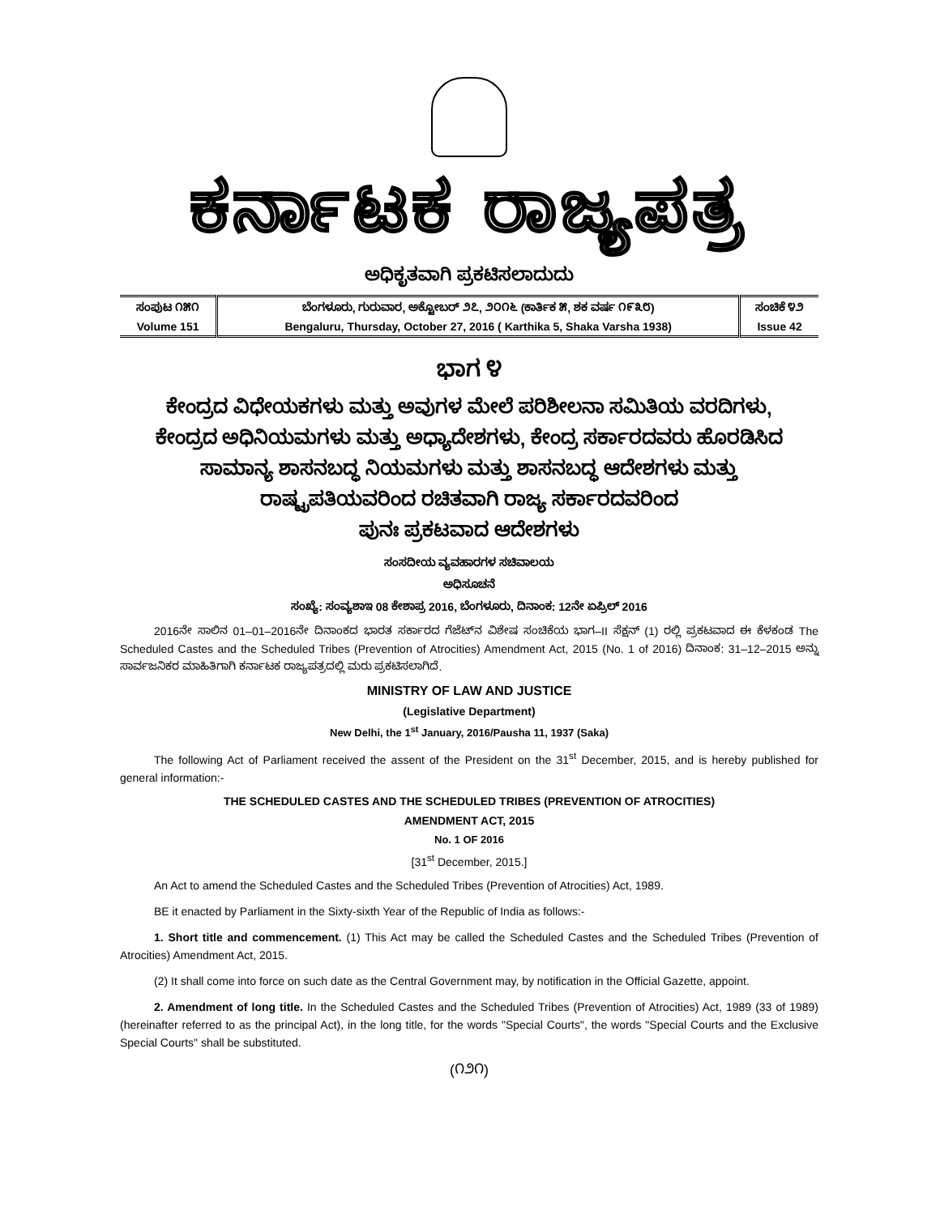ಕರ್ನಾಟಕ ರಾಜ್ಯಪತ್ರ
ಅಧಿಕೃತವಾಗಿ ಪ್ರಕಟಿಸಲಾದುದು
| ಸಂಪುಟ ೧೫೧ | ಬೆಂಗಳೂರು, ಗುರುವಾರ, ಅಕ್ಟೋಬರ್ ೨೭, ೨೦೧೬ (ಕಾರ್ತಿಕ ೫, ಶಕ ವರ್ಷ ೧೯೩೮) | ಸಂಚಿಕೆ ೪೨ |
| Volume 151 | Bengaluru, Thursday, October 27, 2016 ( Karthika 5, Shaka Varsha 1938) | Issue 42 |
ಭಾಗ ೪
ಕೇಂದ್ರದ ವಿಧೇಯಕಗಳು ಮತ್ತು ಅವುಗಳ ಮೇಲೆ ಪರಿಶೀಲನಾ ಸಮಿತಿಯ ವರದಿಗಳು,
ಕೇಂದ್ರದ ಅಧಿನಿಯಮಗಳು ಮತ್ತು ಅಧ್ಯಾದೇಶಗಳು, ಕೇಂದ್ರ ಸರ್ಕಾರದವರು ಹೊರಡಿಸಿದ
ಸಾಮಾನ್ಯ ಶಾಸನಬದ್ಧ ನಿಯಮಗಳು ಮತ್ತು ಶಾಸನಬದ್ಧ ಆದೇಶಗಳು ಮತ್ತು
ರಾಷ್ಟ್ರಪತಿಯವರಿಂದ ರಚಿತವಾಗಿ ರಾಜ್ಯ ಸರ್ಕಾರದವರಿಂದ
ಪುನಃ ಪ್ರಕಟವಾದ ಆದೇಶಗಳು
ಸಂಸದೀಯ ವ್ಯವಹಾರಗಳ ಸಚಿವಾಲಯ
ಅಧಿಸೂಚನೆ
ಸಂಖ್ಯೆ: ಸಂವ್ಯಶಾಇ 08 ಕೇಶಾಪ್ರ 2016, ಬೆಂಗಳೂರು, ದಿನಾಂಕ: 12ನೇ ಏಪ್ರಿಲ್ 2016
2016ನೇ ಸಾಲಿನ 01–01–2016ನೇ ದಿನಾಂಕದ ಭಾರತ ಸರ್ಕಾರದ ಗೆಜೆಟ್‌ನ ವಿಶೇಷ ಸಂಚಿಕೆಯ ಭಾಗ–II ಸೆಕ್ಷನ್ (1) ರಲ್ಲಿ ಪ್ರಕಟವಾದ ಈ ಕೆಳಕಂಡ The Scheduled Castes and the Scheduled Tribes (Prevention of Atrocities) Amendment Act, 2015 (No. 1 of 2016) ದಿನಾಂಕ: 31–12–2015 ಅನ್ನು ಸಾರ್ವಜನಿಕರ ಮಾಹಿತಿಗಾಗಿ ಕರ್ನಾಟಕ ರಾಜ್ಯಪತ್ರದಲ್ಲಿ ಮರು ಪ್ರಕಟಿಸಲಾಗಿದೆ.
MINISTRY OF LAW AND JUSTICE
(Legislative Department)
New Delhi, the 1<sup>st</sup> January, 2016/Pausha 11, 1937 (Saka)
The following Act of Parliament received the assent of the President on the 31<sup>st</sup> December, 2015, and is hereby published for general information:-
THE SCHEDULED CASTES AND THE SCHEDULED TRIBES (PREVENTION OF ATROCITIES)
AMENDMENT ACT, 2015
No. 1 OF 2016
[31<sup>st</sup> December, 2015.]
An Act to amend the Scheduled Castes and the Scheduled Tribes (Prevention of Atrocities) Act, 1989.
BE it enacted by Parliament in the Sixty-sixth Year of the Republic of India as follows:-
1. Short title and commencement. (1) This Act may be called the Scheduled Castes and the Scheduled Tribes (Prevention of Atrocities) Amendment Act, 2015.
(2) It shall come into force on such date as the Central Government may, by notification in the Official Gazette, appoint.
2. Amendment of long title. In the Scheduled Castes and the Scheduled Tribes (Prevention of Atrocities) Act, 1989 (33 of 1989) (hereinafter referred to as the principal Act), in the long title, for the words "Special Courts", the words "Special Courts and the Exclusive Special Courts" shall be substituted.
(೧೨೧)